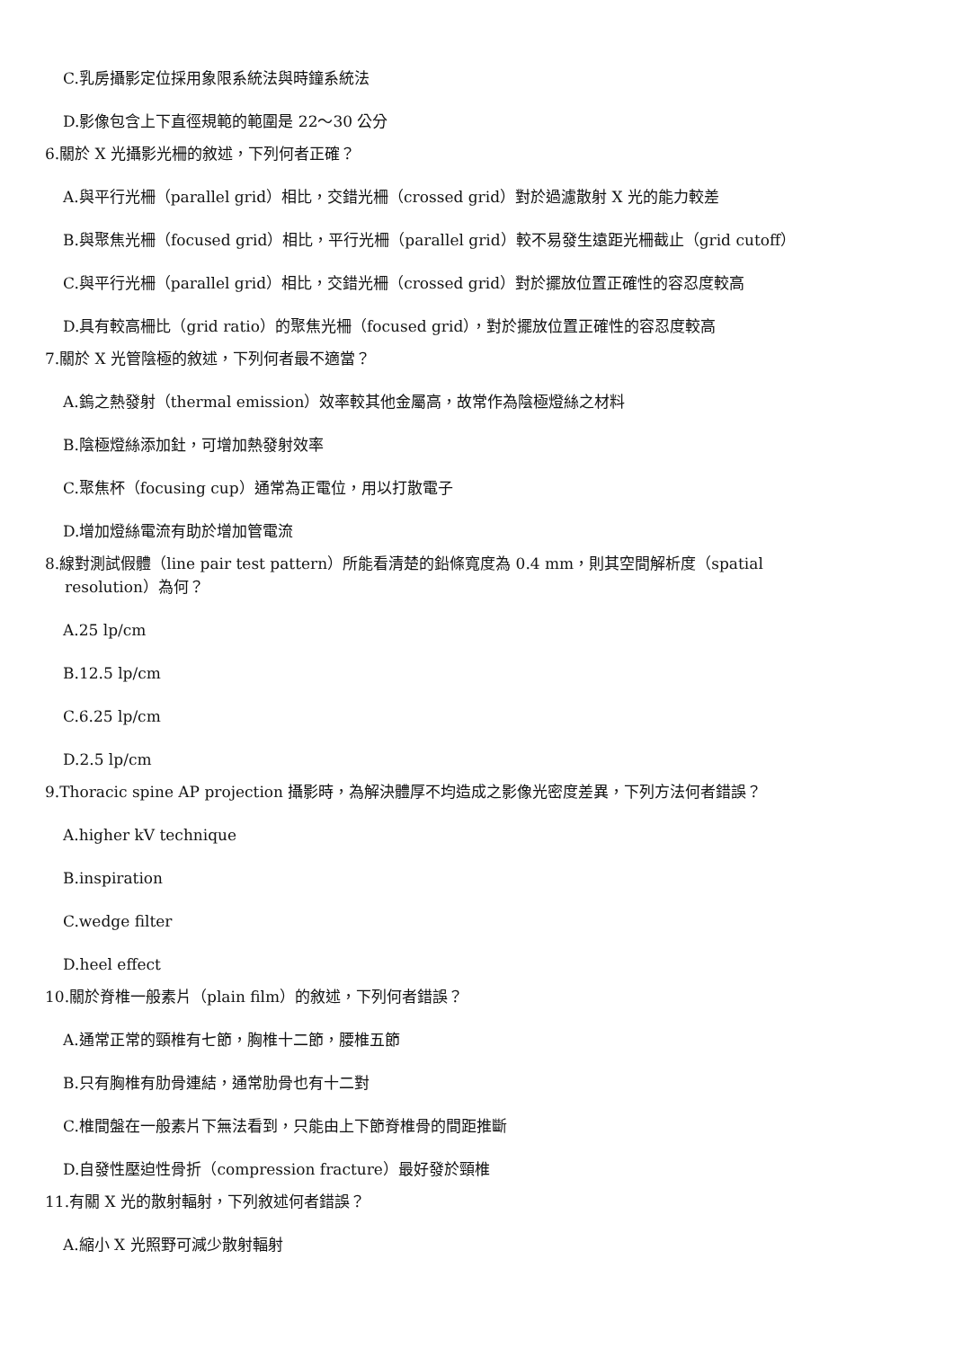C.乳房攝影定位採用象限系統法與時鐘系統法
D.影像包含上下直徑規範的範圍是 22～30 公分
6.關於 X 光攝影光柵的敘述，下列何者正確？
A.與平行光柵（parallel grid）相比，交錯光柵（crossed grid）對於過濾散射 X 光的能力較差
B.與聚焦光柵（focused grid）相比，平行光柵（parallel grid）較不易發生遠距光柵截止（grid cutoff）
C.與平行光柵（parallel grid）相比，交錯光柵（crossed grid）對於擺放位置正確性的容忍度較高
D.具有較高柵比（grid ratio）的聚焦光柵（focused grid），對於擺放位置正確性的容忍度較高
7.關於 X 光管陰極的敘述，下列何者最不適當？
A.鎢之熱發射（thermal emission）效率較其他金屬高，故常作為陰極燈絲之材料
B.陰極燈絲添加釷，可增加熱發射效率
C.聚焦杯（focusing cup）通常為正電位，用以打散電子
D.增加燈絲電流有助於增加管電流
8.線對測試假體（line pair test pattern）所能看清楚的鉛條寬度為 0.4 mm，則其空間解析度（spatial
resolution）為何？
A.25 lp/cm
B.12.5 lp/cm
C.6.25 lp/cm
D.2.5 lp/cm
9.Thoracic spine AP projection 攝影時，為解決體厚不均造成之影像光密度差異，下列方法何者錯誤？
A.higher kV technique
B.inspiration
C.wedge filter
D.heel effect
10.關於脊椎一般素片（plain film）的敘述，下列何者錯誤？
A.通常正常的頸椎有七節，胸椎十二節，腰椎五節
B.只有胸椎有肋骨連結，通常肋骨也有十二對
C.椎間盤在一般素片下無法看到，只能由上下節脊椎骨的間距推斷
D.自發性壓迫性骨折（compression fracture）最好發於頸椎
11.有關 X 光的散射輻射，下列敘述何者錯誤？
A.縮小 X 光照野可減少散射輻射